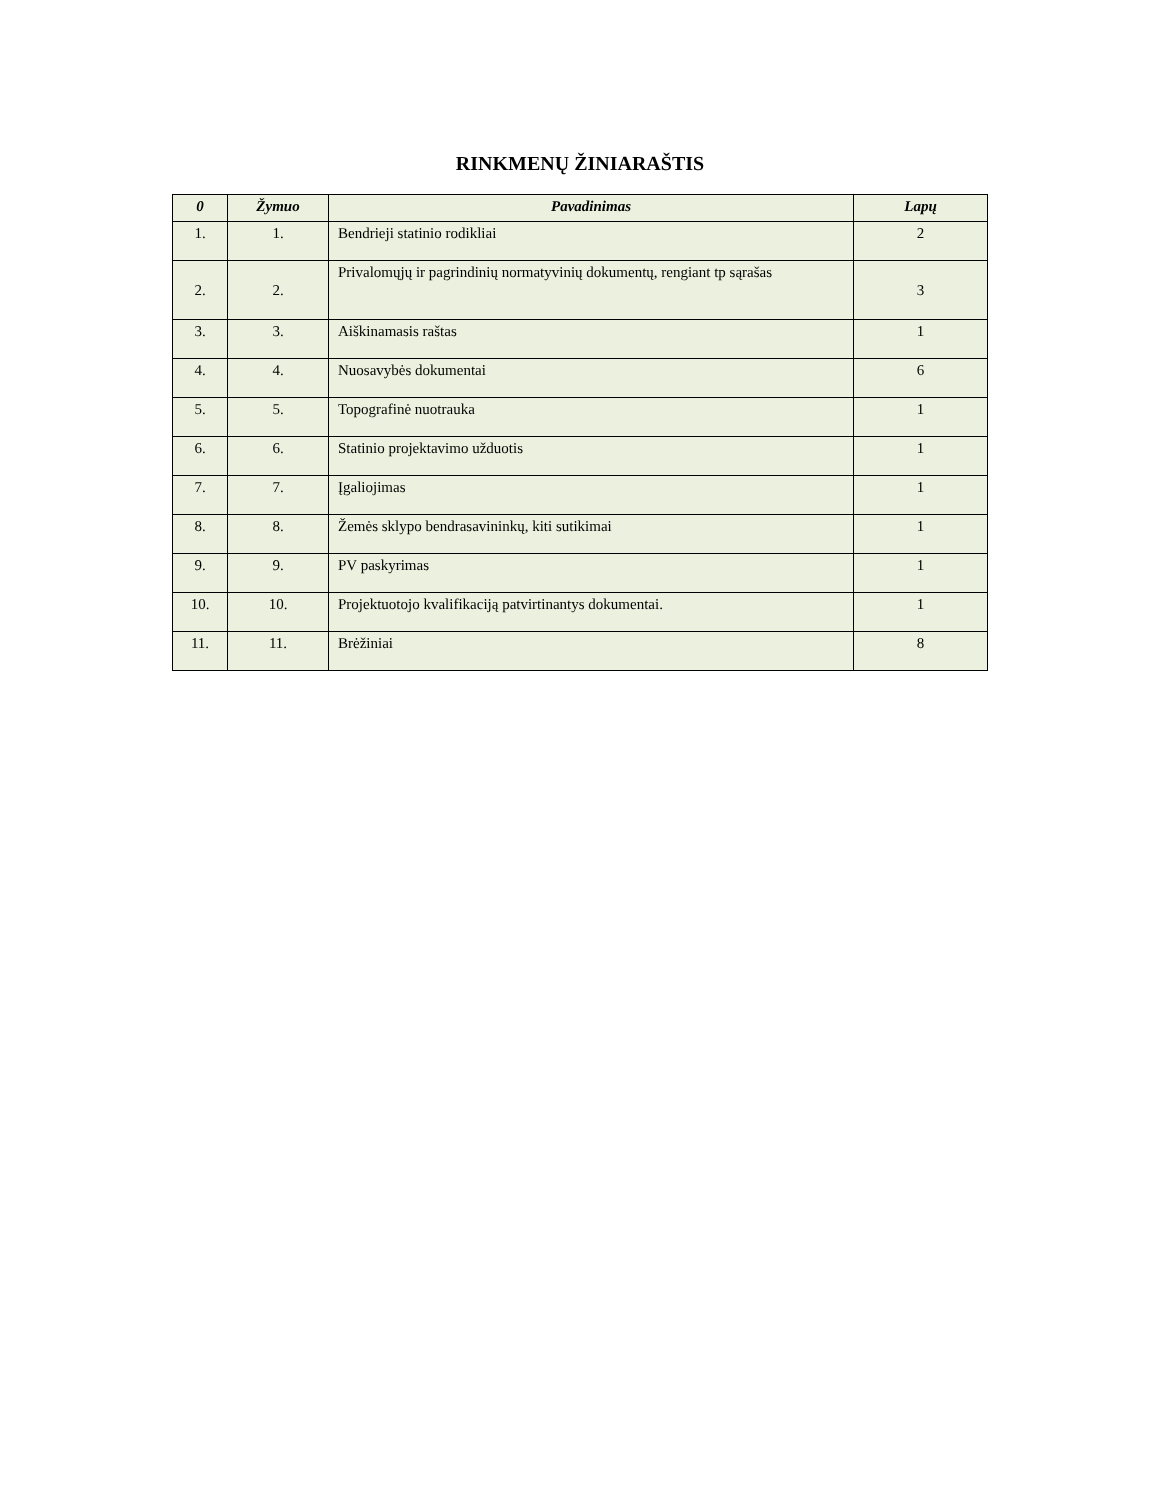RINKMENŲ ŽINIARAŠTIS
| 0 | Žymuo | Pavadinimas | Lapų |
| --- | --- | --- | --- |
| 1. | 1. | Bendrieji statinio rodikliai | 2 |
| 2. | 2. | Privalomųjų ir pagrindinių normatyvinių dokumentų, rengiant tp sąrašas | 3 |
| 3. | 3. | Aiškinamasis raštas | 1 |
| 4. | 4. | Nuosavybės dokumentai | 6 |
| 5. | 5. | Topografinė nuotrauka | 1 |
| 6. | 6. | Statinio projektavimo užduotis | 1 |
| 7. | 7. | Įgaliojimas | 1 |
| 8. | 8. | Žemės sklypo bendrasavininkų, kiti sutikimai | 1 |
| 9. | 9. | PV paskyrimas | 1 |
| 10. | 10. | Projektuotojo kvalifikaciją patvirtinantys dokumentai. | 1 |
| 11. | 11. | Brėžiniai | 8 |